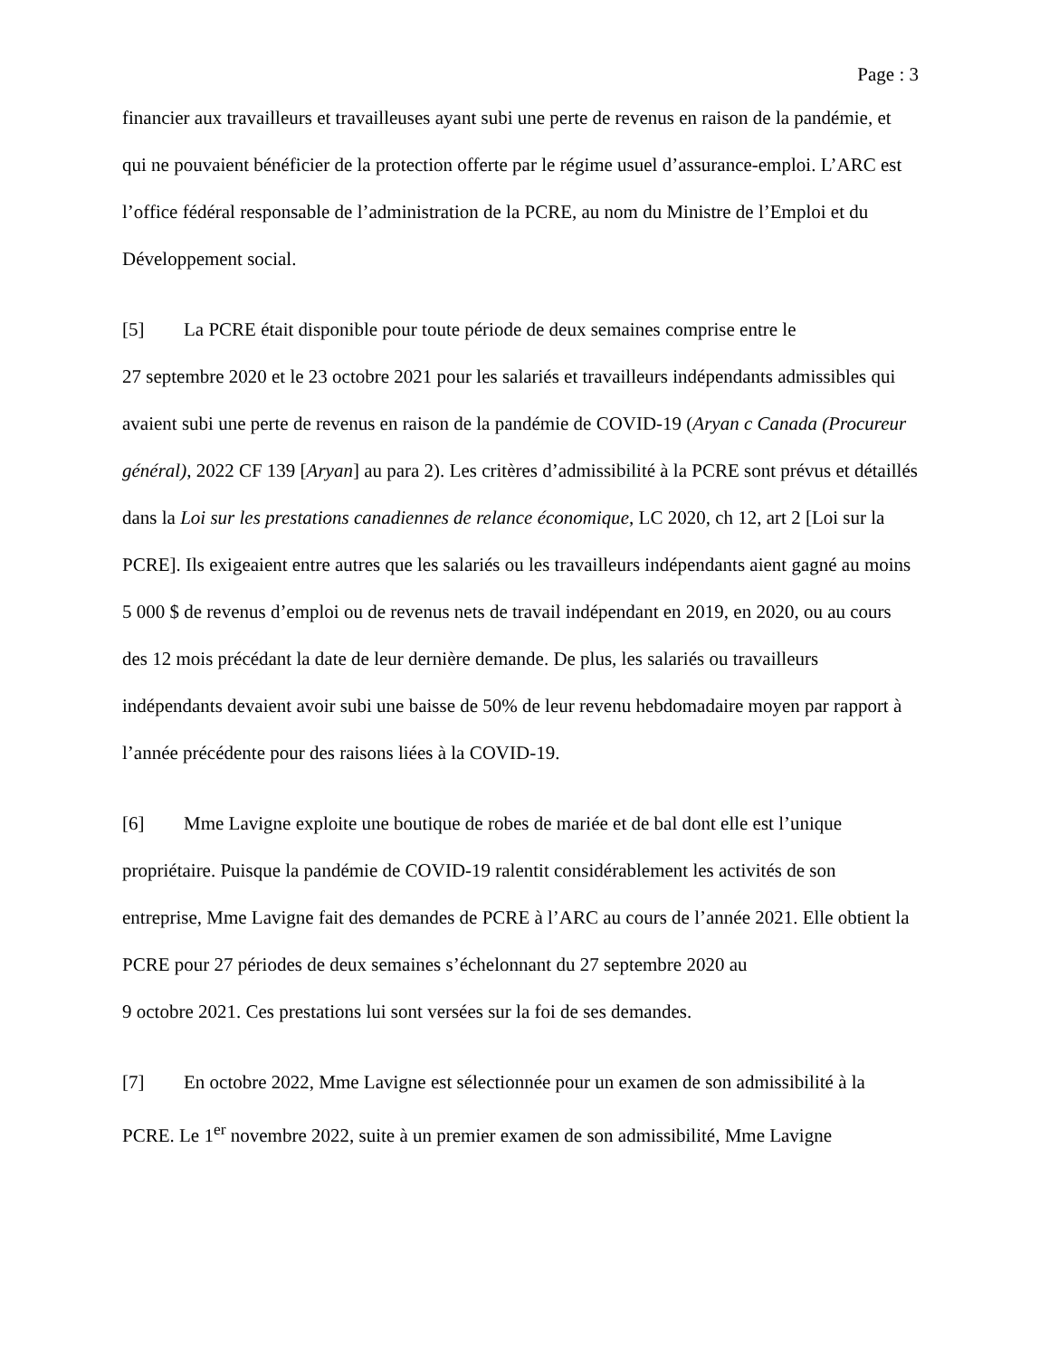Page : 3
financier aux travailleurs et travailleuses ayant subi une perte de revenus en raison de la pandémie, et qui ne pouvaient bénéficier de la protection offerte par le régime usuel d’assurance-emploi. L’ARC est l’office fédéral responsable de l’administration de la PCRE, au nom du Ministre de l’Emploi et du Développement social.
[5] La PCRE était disponible pour toute période de deux semaines comprise entre le
27 septembre 2020 et le 23 octobre 2021 pour les salariés et travailleurs indépendants admissibles qui avaient subi une perte de revenus en raison de la pandémie de COVID-19 (Aryan c Canada (Procureur général), 2022 CF 139 [Aryan] au para 2). Les critères d’admissibilité à la PCRE sont prévus et détaillés dans la Loi sur les prestations canadiennes de relance économique, LC 2020, ch 12, art 2 [Loi sur la PCRE]. Ils exigeaient entre autres que les salariés ou les travailleurs indépendants aient gagné au moins 5 000 $ de revenus d’emploi ou de revenus nets de travail indépendant en 2019, en 2020, ou au cours des 12 mois précédant la date de leur dernière demande. De plus, les salariés ou travailleurs indépendants devaient avoir subi une baisse de 50% de leur revenu hebdomadaire moyen par rapport à l’année précédente pour des raisons liées à la COVID-19.
[6] Mme Lavigne exploite une boutique de robes de mariée et de bal dont elle est l’unique propriétaire. Puisque la pandémie de COVID-19 ralentit considérablement les activités de son entreprise, Mme Lavigne fait des demandes de PCRE à l’ARC au cours de l’année 2021. Elle obtient la PCRE pour 27 périodes de deux semaines s’échelonnant du 27 septembre 2020 au
9 octobre 2021. Ces prestations lui sont versées sur la foi de ses demandes.
[7] En octobre 2022, Mme Lavigne est sélectionnée pour un examen de son admissibilité à la PCRE. Le 1<sup>er</sup> novembre 2022, suite à un premier examen de son admissibilité, Mme Lavigne